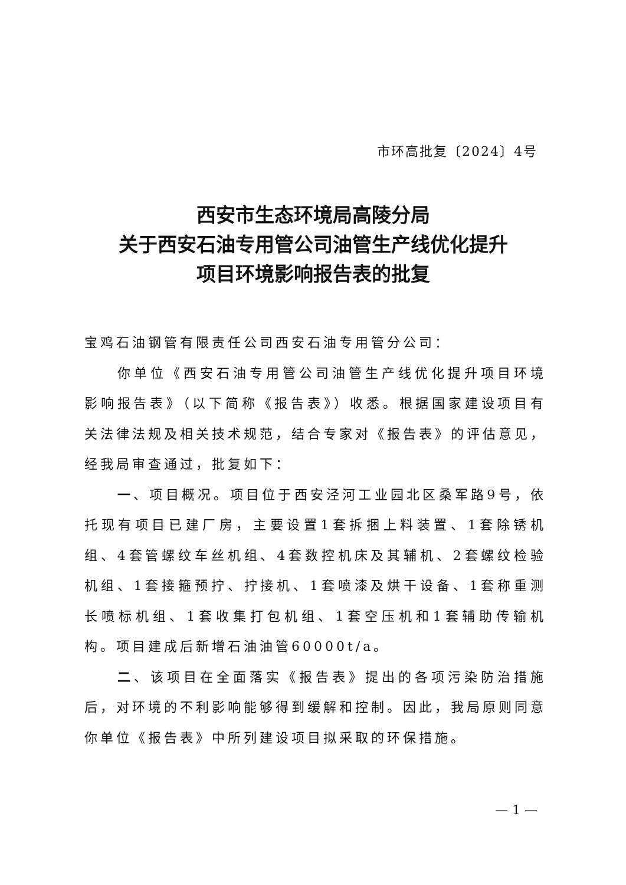市环高批复〔2024〕4号
西安市生态环境局高陵分局
关于西安石油专用管公司油管生产线优化提升
项目环境影响报告表的批复
宝鸡石油钢管有限责任公司西安石油专用管分公司：
你单位《西安石油专用管公司油管生产线优化提升项目环境影响报告表》（以下简称《报告表》）收悉。根据国家建设项目有关法律法规及相关技术规范，结合专家对《报告表》的评估意见，经我局审查通过，批复如下：
一、项目概况。项目位于西安泾河工业园北区桑军路9号，依托现有项目已建厂房，主要设置1套拆捆上料装置、1套除锈机组、4套管螺纹车丝机组、4套数控机床及其辅机、2套螺纹检验机组、1套接箍预拧、拧接机、1套喷漆及烘干设备、1套称重测长喷标机组、1套收集打包机组、1套空压机和1套辅助传输机构。项目建成后新增石油油管60000t/a。
二、该项目在全面落实《报告表》提出的各项污染防治措施后，对环境的不利影响能够得到缓解和控制。因此，我局原则同意你单位《报告表》中所列建设项目拟采取的环保措施。
— 1 —